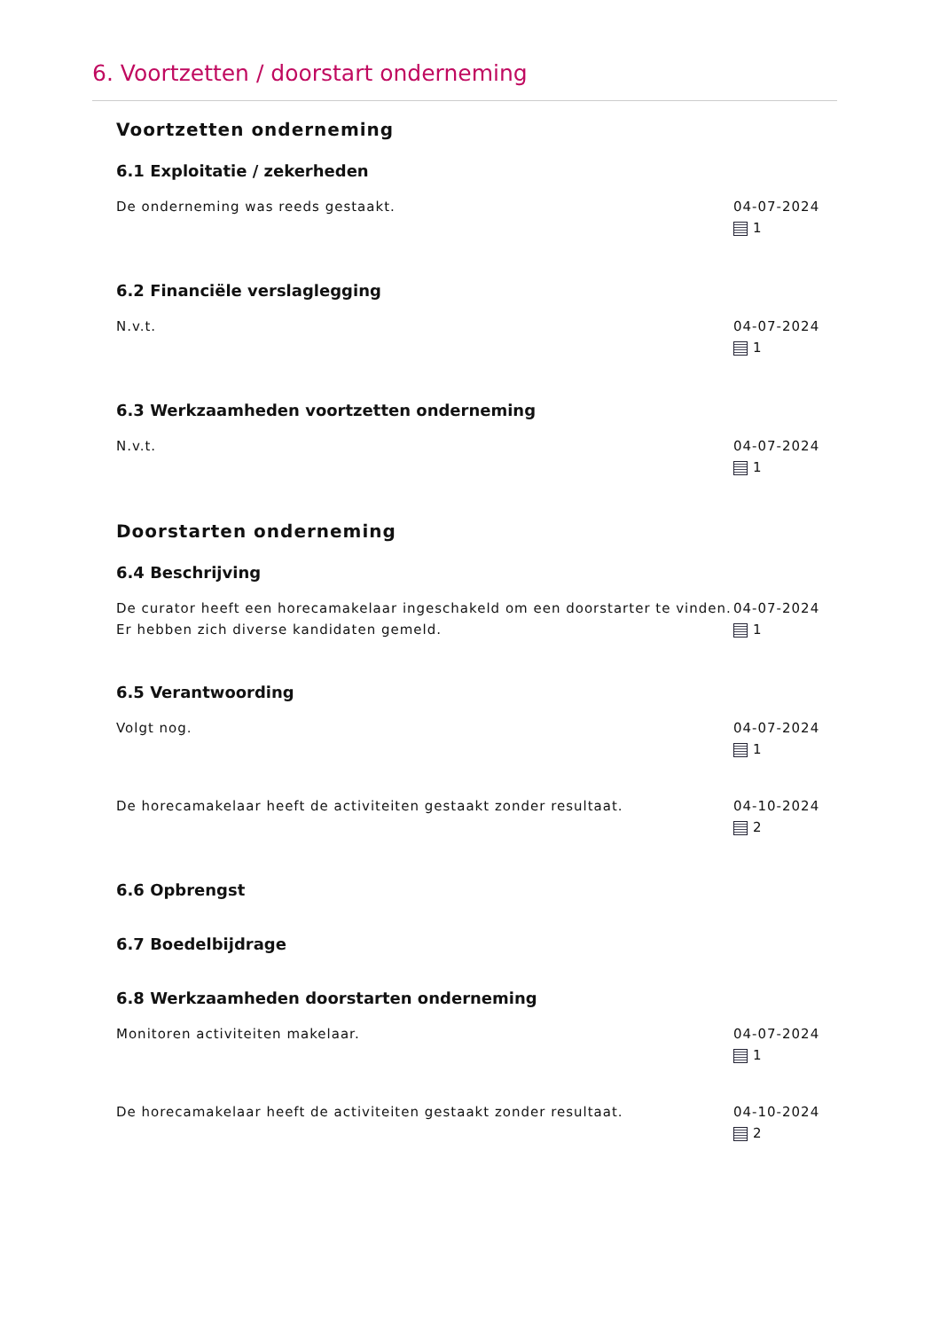6. Voortzetten / doorstart onderneming
Voortzetten onderneming
6.1 Exploitatie / zekerheden
De onderneming was reeds gestaakt. 04-07-2024
1
6.2 Financiële verslaglegging
N.v.t. 04-07-2024
1
6.3 Werkzaamheden voortzetten onderneming
N.v.t. 04-07-2024
1
Doorstarten onderneming
6.4 Beschrijving
De curator heeft een horecamakelaar ingeschakeld om een doorstarter te vinden. Er hebben zich diverse kandidaten gemeld.
04-07-2024
1
6.5 Verantwoording
Volgt nog. 04-07-2024
1
De horecamakelaar heeft de activiteiten gestaakt zonder resultaat. 04-10-2024
2
6.6 Opbrengst
6.7 Boedelbijdrage
6.8 Werkzaamheden doorstarten onderneming
Monitoren activiteiten makelaar. 04-07-2024
1
De horecamakelaar heeft de activiteiten gestaakt zonder resultaat. 04-10-2024
2